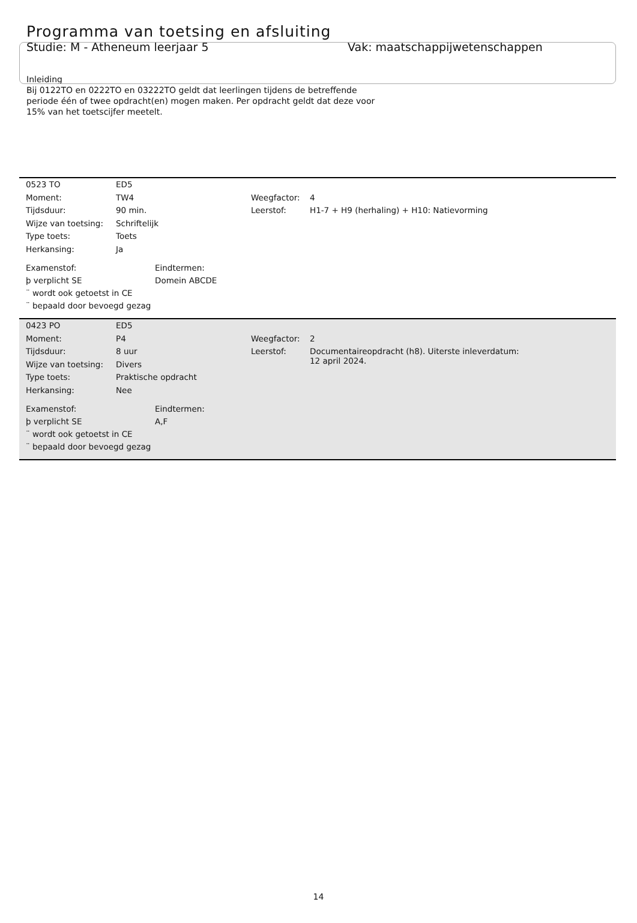Programma van toetsing en afsluiting
Studie: M - Atheneum leerjaar 5 Vak: maatschappijwetenschappen
Inleiding
Bij 0122TO en 0222TO en 03222TO geldt dat leerlingen tijdens de betreffende
periode één of twee opdracht(en) mogen maken. Per opdracht geldt dat deze voor
15% van het toetscijfer meetelt.
| 0523 TO | ED5 | | |
| Moment: | TW4 | Weegfactor: | 4 |
| Tijdsduur: | 90 min. | Leerstof: | H1-7 + H9 (herhaling) + H10: Natievorming |
| Wijze van toetsing: | Schriftelijk | | |
| Type toets: | Toets | | |
| Herkansing: | Ja | | |
| Examenstof: | Eindtermen: |
| þ verplicht SE | Domein ABCDE |
| ¨ wordt ook getoetst in CE | |
| ¨ bepaald door bevoegd gezag | |
| 0423 PO | ED5 | | |
| Moment: | P4 | Weegfactor: | 2 |
| Tijdsduur: | 8 uur | Leerstof: | Documentaireopdracht (h8). Uiterste inleverdatum: 12 april 2024. |
| Wijze van toetsing: | Divers | | |
| Type toets: | Praktische opdracht | | |
| Herkansing: | Nee | | |
| Examenstof: | Eindtermen: |
| þ verplicht SE | A,F |
| ¨ wordt ook getoetst in CE | |
| ¨ bepaald door bevoegd gezag | |
14